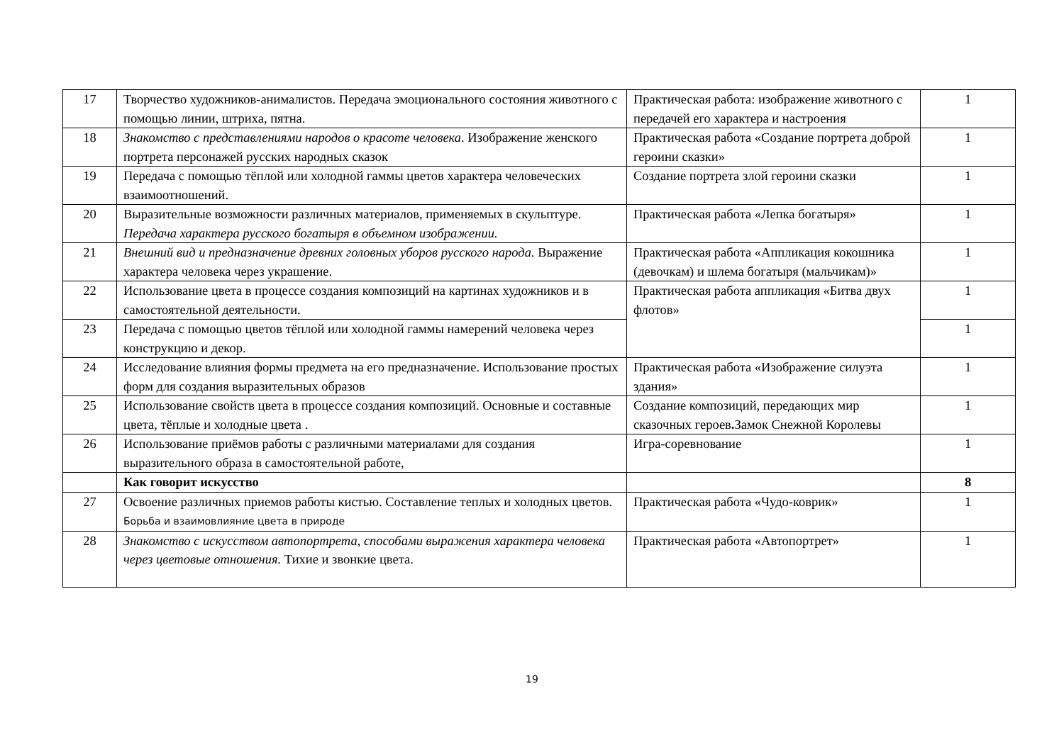| 17 | Творчество художников-анималистов. Передача эмоционального состояния животного с помощью линии, штриха, пятна. | Практическая работа: изображение животного с передачей его характера и настроения | 1 |
| 18 | Знакомство с представлениями народов о красоте человека . Изображение женского портрета персонажей русских народных сказок | Практическая работа «Создание портрета доброй героини сказки» | 1 |
| 19 | Передача с помощью тёплой или холодной гаммы цветов характера человеческих взаимоотношений. | Создание портрета злой героини сказки | 1 |
| 20 | Выразительные возможности различных материалов, применяемых в скульптуре. Передача характера русского богатыря в объемном изображении. | Практическая работа «Лепка богатыря» | 1 |
| 21 | Внешний вид и предназначение древних головных уборов русского народа. Выражение характера человека через украшение. | Практическая работа «Аппликация кокошника (девочкам) и шлема богатыря (мальчикам)» | 1 |
| 22 | Использование цвета в процессе создания композиций на картинах художников и в самостоятельной деятельности. | Практическая работа аппликация «Битва двух флотов» | 1 |
| 23 | Передача с помощью цветов тёплой или холодной гаммы намерений человека через конструкцию и декор. | | 1 |
| 24 | Исследование влияния формы предмета на его предназначение. Использование простых форм для создания выразительных образов | Практическая работа «Изображение силуэта здания» | 1 |
| 25 | Использование свойств цвета в процессе создания композиций. Основные и составные цвета, тёплые и холодные цвета . | Создание композиций, передающих мир сказочных героев . Замок Снежной Королевы | 1 |
| 26 | Использование приёмов работы с различными материалами для создания выразительного образа в самостоятельной работе, | Игра-соревнование | 1 |
| | Как говорит искусство | | 8 |
| 27 | Освоение различных приемов работы кистью. Составление теплых и холодных цветов. Борьба и взаимовлияние цвета в природе | Практическая работа «Чудо-коврик» | 1 |
| 28 | Знакомство с искусством автопортрета, способами выражения характера человека через цветовые отношения. Тихие и звонкие цвета. | Практическая работа «Автопортрет» | 1 |
19